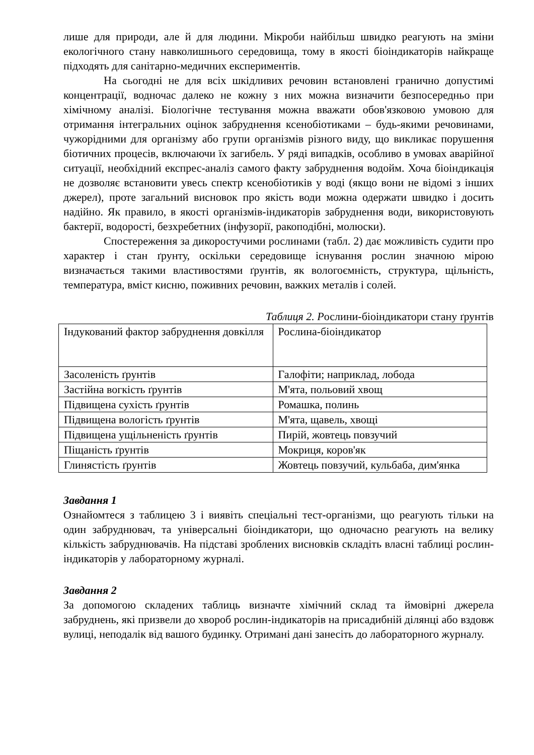лише для природи, але й для людини. Мікроби найбільш швидко реагують на зміни екологічного стану навколишнього середовища, тому в якості біоіндикаторів найкраще підходять для санітарно-медичних експериментів.
На сьогодні не для всіх шкідливих речовин встановлені гранично допустимі концентрації, водночас далеко не кожну з них можна визначити безпосередньо при хімічному аналізі. Біологічне тестування можна вважати обов'язковою умовою для отримання інтегральних оцінок забруднення ксенобіотиками – будь-якими речовинами, чужорідними для організму або групи організмів різного виду, що викликає порушення біотичних процесів, включаючи їх загибель. У ряді випадків, особливо в умовах аварійної ситуації, необхідний експрес-аналіз самого факту забруднення водойм. Хоча біоіндикація не дозволяє встановити увесь спектр ксенобіотиків у воді (якщо вони не відомі з інших джерел), проте загальний висновок про якість води можна одержати швидко і досить надійно. Як правило, в якості організмів-індикаторів забруднення води, використовують бактерії, водорості, безхребетних (інфузорії, ракоподібні, молюски).
Спостереження за дикоростучими рослинами (табл. 2) дає можливість судити про характер і стан ґрунту, оскільки середовище існування рослин значною мірою визначається такими властивостями ґрунтів, як вологоємність, структура, щільність, температура, вміст кисню, поживних речовин, важких металів і солей.
Таблиця 2. Рослини-біоіндикатори стану ґрунтів
| Індукований фактор забруднення довкілля | Рослина-біоіндикатор |
| Засоленість ґрунтів | Галофіти; наприклад, лобода |
| Застійна вогкість ґрунтів | М'ята, польовий хвощ |
| Підвищена сухість ґрунтів | Ромашка, полинь |
| Підвищена вологість ґрунтів | М'ята, щавель, хвощі |
| Підвищена ущільненість ґрунтів | Пирій, жовтець повзучий |
| Піщаність ґрунтів | Мокриця, коров'як |
| Глинястість ґрунтів | Жовтець повзучий, кульбаба, дим'янка |
Завдання 1
Ознайомтеся з таблицею 3 і виявіть спеціальні тест-організми, що реагують тільки на один забруднювач, та універсальні біоіндикатори, що одночасно реагують на велику кількість забруднювачів. На підставі зроблених висновків складіть власні таблиці рослин-індикаторів у лабораторному журналі.
Завдання 2
За допомогою складених таблиць визначте хімічний склад та ймовірні джерела забруднень, які призвели до хвороб рослин-індикаторів на присадибній ділянці або вздовж вулиці, неподалік від вашого будинку. Отримані дані занесіть до лабораторного журналу.